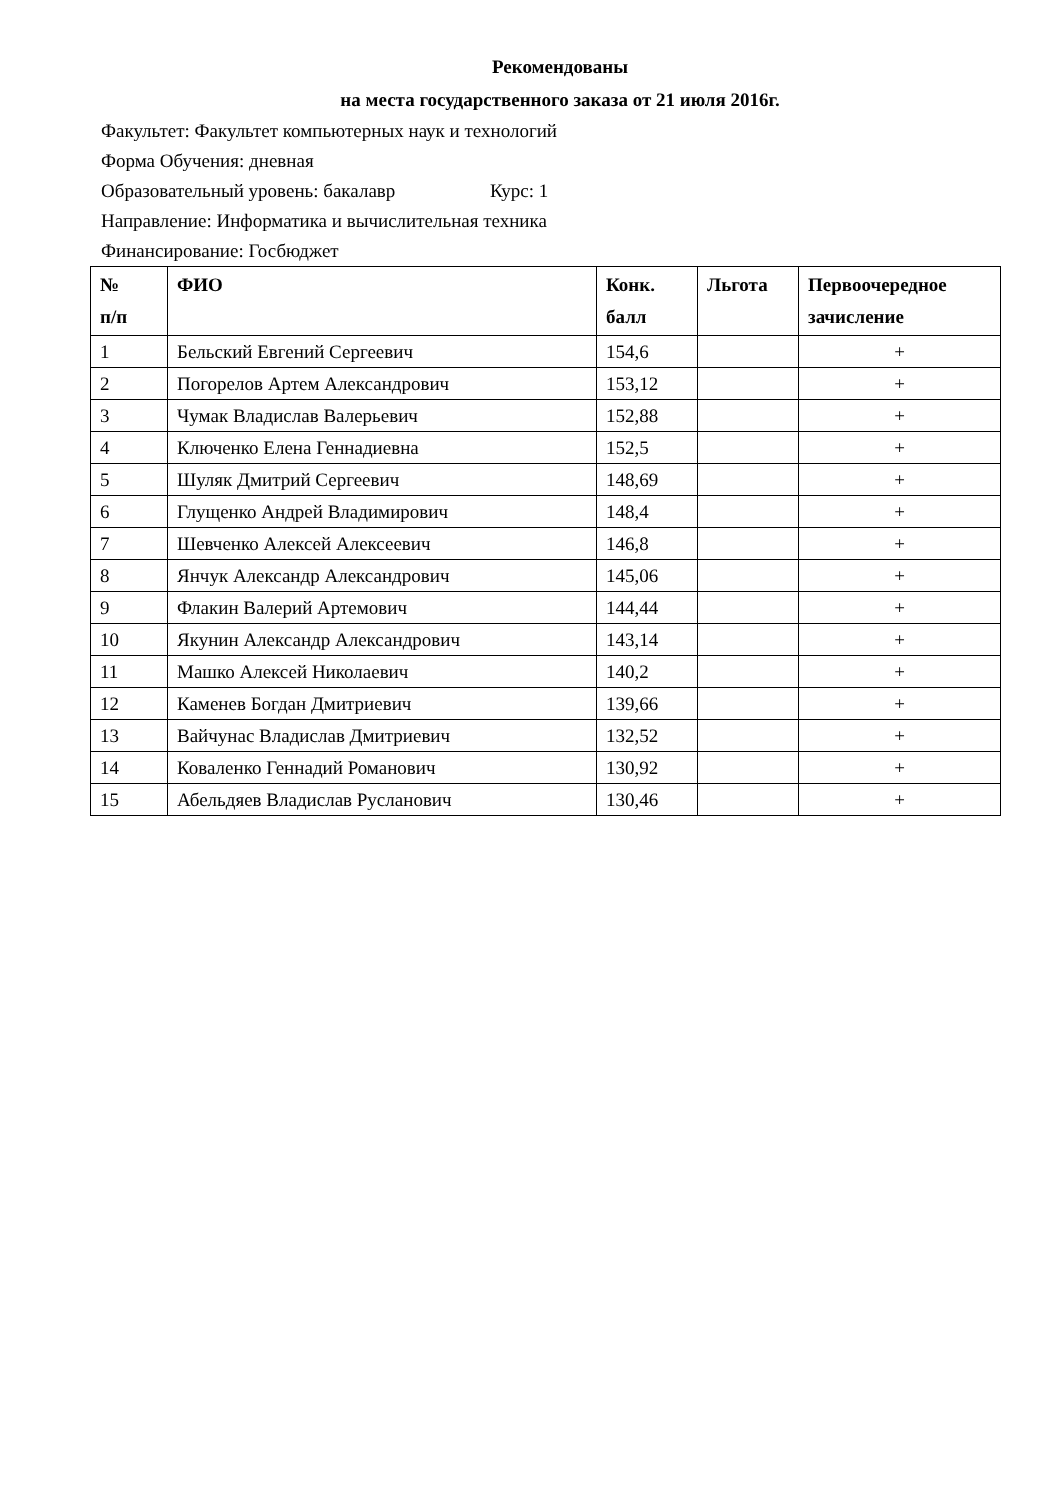Рекомендованы
на места государственного заказа от 21 июля 2016г.
Факультет: Факультет компьютерных наук и технологий
Форма Обучения: дневная
Образовательный уровень: бакалавр Курс: 1
Направление: Информатика и вычислительная техника
Финансирование: Госбюджет
| № п/п | ФИО | Конк. балл | Льгота | Первоочередное зачисление |
| --- | --- | --- | --- | --- |
| 1 | Бельский Евгений Сергеевич | 154,6 | | + |
| 2 | Погорелов Артем Александрович | 153,12 | | + |
| 3 | Чумак Владислав Валерьевич | 152,88 | | + |
| 4 | Ключенко Елена Геннадиевна | 152,5 | | + |
| 5 | Шуляк Дмитрий Сергеевич | 148,69 | | + |
| 6 | Глущенко Андрей Владимирович | 148,4 | | + |
| 7 | Шевченко Алексей Алексеевич | 146,8 | | + |
| 8 | Янчук Александр Александрович | 145,06 | | + |
| 9 | Флакин Валерий Артемович | 144,44 | | + |
| 10 | Якунин Александр Александрович | 143,14 | | + |
| 11 | Машко Алексей Николаевич | 140,2 | | + |
| 12 | Каменев Богдан Дмитриевич | 139,66 | | + |
| 13 | Вайчунас Владислав Дмитриевич | 132,52 | | + |
| 14 | Коваленко Геннадий Романович | 130,92 | | + |
| 15 | Абельдяев Владислав Русланович | 130,46 | | + |